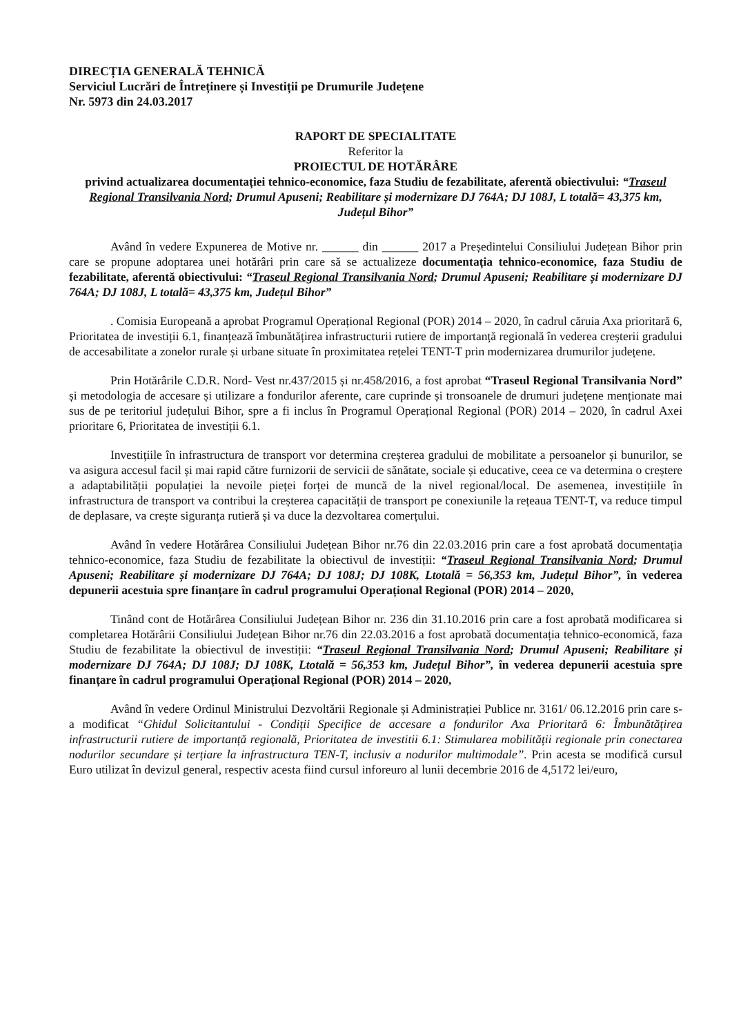DIRECȚIA GENERALĂ TEHNICĂ
Serviciul Lucrări de Întreținere și Investiții pe Drumurile Județene
Nr. 5973 din 24.03.2017
RAPORT DE SPECIALITATE
Referitor la
PROIECTUL DE HOTĂRÂRE
privind actualizarea documentației tehnico-economice, faza Studiu de fezabilitate, aferentă obiectivului: “Traseul Regional Transilvania Nord; Drumul Apuseni; Reabilitare și modernizare DJ 764A; DJ 108J, L totală= 43,375 km, Județul Bihor”
Având în vedere Expunerea de Motive nr. ______ din ______ 2017 a Președintelui Consiliului Județean Bihor prin care se propune adoptarea unei hotărâri prin care să se actualizeze documentația tehnico-economice, faza Studiu de fezabilitate, aferentă obiectivului: “Traseul Regional Transilvania Nord; Drumul Apuseni; Reabilitare și modernizare DJ 764A; DJ 108J, L totală= 43,375 km, Județul Bihor”
. Comisia Europeană a aprobat Programul Operațional Regional (POR) 2014 – 2020, în cadrul căruia Axa prioritară 6, Prioritatea de investiții 6.1, finanțează îmbunătățirea infrastructurii rutiere de importanță regională în vederea creșterii gradului de accesabilitate a zonelor rurale și urbane situate în proximitatea rețelei TENT-T prin modernizarea drumurilor județene.
Prin Hotărârile C.D.R. Nord- Vest nr.437/2015 și nr.458/2016, a fost aprobat “Traseul Regional Transilvania Nord” și metodologia de accesare și utilizare a fondurilor aferente, care cuprinde și tronsoanele de drumuri județene menționate mai sus de pe teritoriul județului Bihor, spre a fi inclus în Programul Operațional Regional (POR) 2014 – 2020, în cadrul Axei prioritare 6, Prioritatea de investiții 6.1.
Investițiile în infrastructura de transport vor determina creșterea gradului de mobilitate a persoanelor și bunurilor, se va asigura accesul facil și mai rapid către furnizorii de servicii de sănătate, sociale și educative, ceea ce va determina o creștere a adaptabilității populației la nevoile pieței forței de muncă de la nivel regional/local. De asemenea, investițiile în infrastructura de transport va contribui la creșterea capacității de transport pe conexiunile la rețeaua TENT-T, va reduce timpul de deplasare, va crește siguranța rutieră și va duce la dezvoltarea comerțului.
Având în vedere Hotărârea Consiliului Județean Bihor nr.76 din 22.03.2016 prin care a fost aprobată documentația tehnico-economice, faza Studiu de fezabilitate la obiectivul de investiții: “Traseul Regional Transilvania Nord; Drumul Apuseni; Reabilitare și modernizare DJ 764A; DJ 108J; DJ 108K, Ltotală = 56,353 km, Județul Bihor”, în vederea depunerii acestuia spre finanțare în cadrul programului Operațional Regional (POR) 2014 – 2020,
Tinând cont de Hotărârea Consiliului Județean Bihor nr. 236 din 31.10.2016 prin care a fost aprobată modificarea si completarea Hotărârii Consiliului Județean Bihor nr.76 din 22.03.2016 a fost aprobată documentația tehnico-economică, faza Studiu de fezabilitate la obiectivul de investiții: “Traseul Regional Transilvania Nord; Drumul Apuseni; Reabilitare și modernizare DJ 764A; DJ 108J; DJ 108K, Ltotală = 56,353 km, Județul Bihor”, în vederea depunerii acestuia spre finanțare în cadrul programului Operațional Regional (POR) 2014 – 2020,
Având în vedere Ordinul Ministrului Dezvoltării Regionale și Administrației Publice nr. 3161/ 06.12.2016 prin care s-a modificat “Ghidul Solicitantului - Condiții Specifice de accesare a fondurilor Axa Prioritară 6: Îmbunătățirea infrastructurii rutiere de importanță regională, Prioritatea de investitii 6.1: Stimularea mobilității regionale prin conectarea nodurilor secundare și terțiare la infrastructura TEN-T, inclusiv a nodurilor multimodale”. Prin acesta se modifică cursul Euro utilizat în devizul general, respectiv acesta fiind cursul inforeuro al lunii decembrie 2016 de 4,5172 lei/euro,